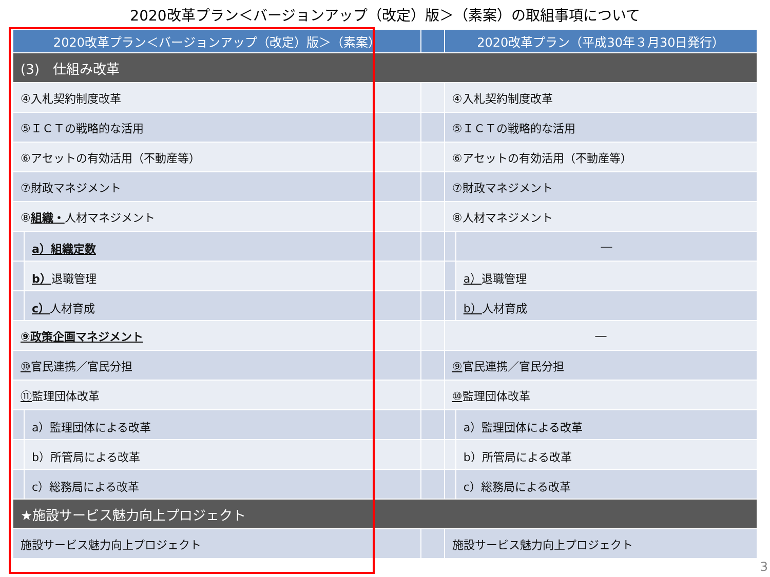2020改革プラン＜バージョンアップ（改定）版＞（素案）の取組事項について
| 2020改革プラン＜バージョンアップ（改定）版＞（素案） | | | 2020改革プラン（平成30年３月30日発行） | |
| --- | --- | --- | --- | --- |
| (3) 仕組み改革 | | | | |
| ④入札契約制度改革 | | | ④入札契約制度改革 | |
| ⑤ＩＣＴの戦略的な活用 | | | ⑤ＩＣＴの戦略的な活用 | |
| ⑥アセットの有効活用（不動産等） | | | ⑥アセットの有効活用（不動産等） | |
| ⑦財政マネジメント | | | ⑦財政マネジメント | |
| ⑧ 組織・ 人材マネジメント | | | ⑧人材マネジメント | |
| | a）組織定数 | | | ― |
| | b） 退職管理 | | | a） 退職管理 |
| | c） 人材育成 | | | b） 人材育成 |
| ⑨政策企画マネジメント | | | ― | |
| ⑩ 官民連携／官民分担 | | | ⑨ 官民連携／官民分担 | |
| ⑪ 監理団体改革 | | | ⑩ 監理団体改革 | |
| | a）監理団体による改革 | | | a）監理団体による改革 |
| | b）所管局による改革 | | | b）所管局による改革 |
| | c）総務局による改革 | | | c）総務局による改革 |
| ★施設サービス魅力向上プロジェクト | | | | |
| 施設サービス魅力向上プロジェクト | | | 施設サービス魅力向上プロジェクト | |
3